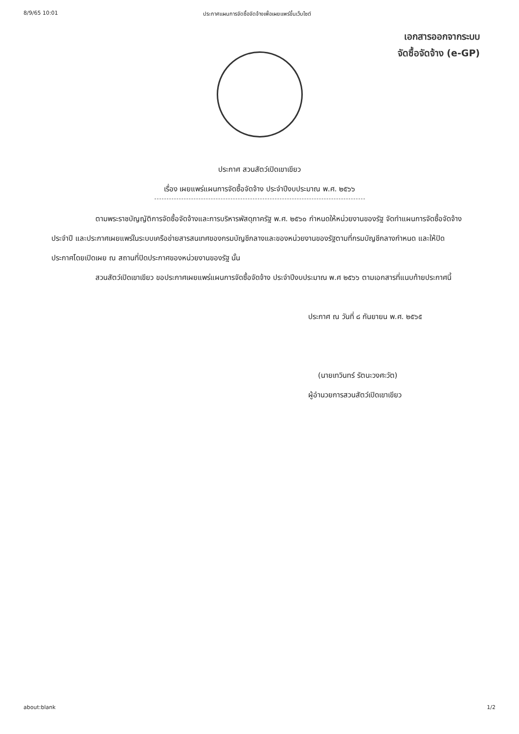8/9/65 10:01 ประกาศแผนการจัดซื้อจัดจ้างเพื่อเผยแพร่ขึ้นเว็บไซต์
เอกสารออกจากระบบ
จัดซื้อจัดจ้าง (e-GP)
ประกาศ สวนสัตว์เปิดเขาเขียว
เรื่อง เผยแพร่แผนการจัดซื้อจัดจ้าง ประจำปีงบประมาณ พ.ศ. ๒๕๖๖
ตามพระราชบัญญัติการจัดซื้อจัดจ้างและการบริหารพัสดุภาครัฐ พ.ศ. ๒๕๖๐ กำหนดให้หน่วยงานของรัฐ จัดทำแผนการจัดซื้อจัดจ้างประจำปี และประกาศเผยแพร่ในระบบเครือข่ายสารสนเทศของกรมบัญชีกลางและของหน่วยงานของรัฐตามที่กรมบัญชีกลางกำหนด และให้ปิดประกาศโดยเปิดเผย ณ สถานที่ปิดประกาศของหน่วยงานของรัฐ นั้น
สวนสัตว์เปิดเขาเขียว ขอประกาศเผยแพร่แผนการจัดซื้อจัดจ้าง ประจำปีงบประมาณ พ.ศ ๒๕๖๖ ตามเอกสารที่แนบท้ายประกาศนี้
ประกาศ ณ วันที่ ๘ กันยายน พ.ศ. ๒๕๖๕
(นายเทวินทร์ รัตนะวงศะวัต)
ผู้อำนวยการสวนสัตว์เปิดเขาเขียว
about:blank 1/2